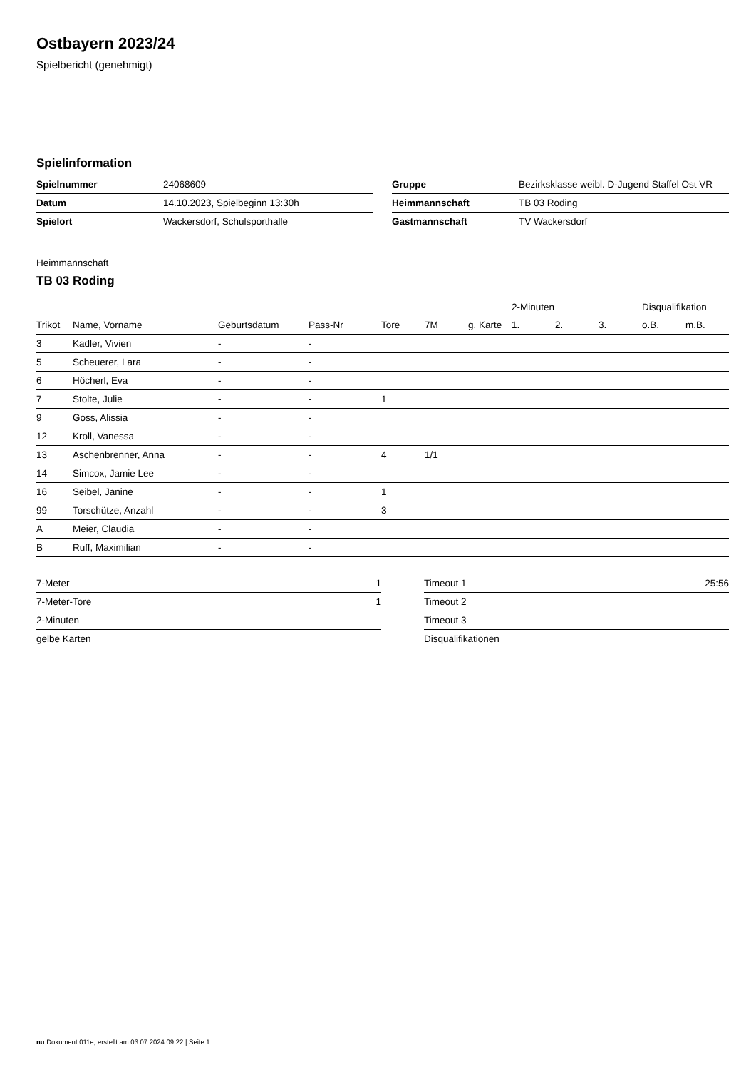Ostbayern 2023/24
Spielbericht (genehmigt)
Spielinformation
| Spielnummer | 24068609 |
| Datum | 14.10.2023, Spielbeginn 13:30h |
| Spielort | Wackersdorf, Schulsporthalle |
| Gruppe | Bezirksklasse weibl. D-Jugend Staffel Ost VR |
| Heimmannschaft | TB 03 Roding |
| Gastmannschaft | TV Wackersdorf |
Heimmannschaft
TB 03 Roding
| | | | | | | | 2-Minuten | | | Disqualifikation | |
| --- | --- | --- | --- | --- | --- | --- | --- | --- | --- | --- | --- |
| Trikot | Name, Vorname | Geburtsdatum | Pass-Nr | Tore | 7M | g. Karte | 1. | 2. | 3. | o.B. | m.B. |
| 3 | Kadler, Vivien | - | - | | | | | | | | |
| 5 | Scheuerer, Lara | - | - | | | | | | | | |
| 6 | Höcherl, Eva | - | - | | | | | | | | |
| 7 | Stolte, Julie | - | - | 1 | | | | | | | |
| 9 | Goss, Alissia | - | - | | | | | | | | |
| 12 | Kroll, Vanessa | - | - | | | | | | | | |
| 13 | Aschenbrenner, Anna | - | - | 4 | 1/1 | | | | | | |
| 14 | Simcox, Jamie Lee | - | - | | | | | | | | |
| 16 | Seibel, Janine | - | - | 1 | | | | | | | |
| 99 | Torschütze, Anzahl | - | - | 3 | | | | | | | |
| A | Meier, Claudia | - | - | | | | | | | | |
| B | Ruff, Maximilian | - | - | | | | | | | | |
| 7-Meter | 1 |
| 7-Meter-Tore | 1 |
| 2-Minuten | |
| gelbe Karten | |
| Timeout 1 | 25:56 |
| Timeout 2 | |
| Timeout 3 | |
| Disqualifikationen | |
nu.Dokument 011e, erstellt am 03.07.2024 09:22 | Seite 1